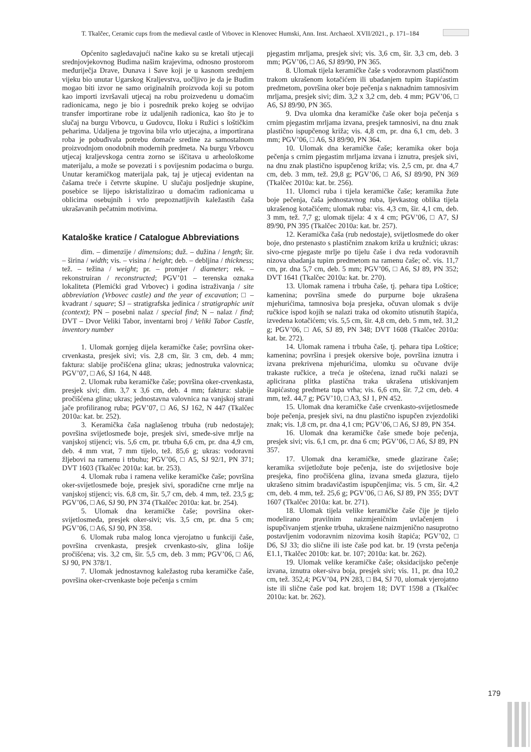T. Tkalčec, Ceramic cups from the medieval castle of Vrbovec in Klenovec Humski, Ann. Inst. Archaeol. XVII/2021., p. 171–184
Općenito sagledavajući načine kako su se kretali utjecaji srednjovjekovnog Budima našim krajevima, odnosno prostorom međuriječja Drave, Dunava i Save koji je u kasnom srednjem vijeku bio unutar Ugarskog Kraljevstva, uočljivo je da je Budim mogao biti izvor ne samo originalnih proizvoda koji su potom kao importi izvršavali utjecaj na robu proizvedenu u domaćim radionicama, nego je bio i posrednik preko kojeg se odvijao transfer importirane robe iz udaljenih radionica, kao što je to slučaj na burgu Vrbovcu, u Gudovcu, Iloku i Ružici s loštičkim peharima. Udaljena je trgovina bila vrlo utjecajna, a importirana roba je pobuđivala potrebu domaće sredine za samostalnom proizvodnjom onodobnih modernih predmeta. Na burgu Vrbovcu utjecaj kraljevskoga centra zorno se iščitava u arheološkome materijalu, a može se povezati i s povijesnim podacima o burgu. Unutar keramičkog materijala pak, taj je utjecaj evidentan na čašama treće i četvrte skupine. U slučaju posljednje skupine, posebice se lijepo iskristalizirao u domaćim radionicama u oblicima osebujnih i vrlo prepoznatljivih kaležastih čaša ukrašavanih pečatnim motivima.
Kataloške kratice / Catalogue Abbreviations
dim. – dimenzije / dimensions; duž. – dužina / length; šir. – širina / width; vis. – visina / height; deb. – debljina / thickness; tež. – težina / weight; pr. – promjer / diameter; rek. – rekonstruiran / reconstructed; PGV’01 – terenska oznaka lokaliteta (Plemićki grad Vrbovec) i godina istraživanja / site abbreviation (Vrbovec castle) and the year of excavation; □ – kvadrant / square; SJ – stratigrafska jedinica / stratigraphic unit (context); PN – posebni nalaz / special find; N – nalaz / find; DVT – Dvor Veliki Tabor, inventarni broj / Veliki Tabor Castle, inventory number
1. Ulomak gornjeg dijela keramičke čaše; površina oker-crvenkasta, presjek sivi; vis. 2,8 cm, šir. 3 cm, deb. 4 mm; faktura: slabije pročišćena glina; ukras; jednostruka valovnica; PGV’07, □ A6, SJ 164, N 448.
2. Ulomak ruba keramičke čaše; površina oker-crvenkasta, presjek sivi; dim. 3,7 x 3,6 cm, deb. 4 mm; faktura: slabije pročišćena glina; ukras; jednostavna valovnica na vanjskoj strani jače profiliranog ruba; PGV’07, □ A6, SJ 162, N 447 (Tkalčec 2010a: kat. br. 252).
3. Keramička čaša naglašenog trbuha (rub nedostaje); površina svijetlosmeđe boje, presjek sivi, smeđe-sive mrlje na vanjskoj stijenci; vis. 5,6 cm, pr. trbuha 6,6 cm, pr. dna 4,9 cm, deb. 4 mm vrat, 7 mm tijelo, tež. 85,6 g; ukras: vodoravni žljebovi na ramenu i trbuhu; PGV’06, □ A5, SJ 92/1, PN 371; DVT 1603 (Tkalčec 2010a: kat. br. 253).
4. Ulomak ruba i ramena velike keramičke čaše; površina oker-svijetlosmeđe boje, presjek sivi, sporadične crne mrlje na vanjskoj stijenci; vis. 6,8 cm, šir. 5,7 cm, deb. 4 mm, tež. 23,5 g; PGV’06, □ A6, SJ 90, PN 374 (Tkalčec 2010a: kat. br. 254).
5. Ulomak dna keramičke čaše; površina oker-svijetlosmeđa, presjek oker-sivi; vis. 3,5 cm, pr. dna 5 cm; PGV’06, □ A6, SJ 90, PN 358.
6. Ulomak ruba malog lonca vjerojatno u funkciji čaše, površina crvenkasta, presjek crvenkasto-siv, glina lošije pročišćena; vis. 3,2 cm, šir. 5,5 cm, deb. 3 mm; PGV’06, □ A6, SJ 90, PN 378/1.
7. Ulomak jednostavnog kaležastog ruba keramičke čaše, površina oker-crvenkaste boje pečenja s crnim
pjegastim mrljama, presjek sivi; vis. 3,6 cm, šir. 3,3 cm, deb. 3 mm; PGV’06, □ A6, SJ 89/90, PN 365.
8. Ulomak tijela keramičke čaše s vodoravnom plastičnom trakom ukrašenom kotačićem ili ubadanjem tupim štapićastim predmetom, površina oker boje pečenja s naknadnim tamnosivim mrljama, presjek sivi; dim. 3,2 x 3,2 cm, deb. 4 mm; PGV’06, □ A6, SJ 89/90, PN 365.
9. Dva ulomka dna keramičke čaše oker boja pečenja s crnim pjegastim mrljama izvana, presjek tamnosivi, na dnu znak plastično ispupčenog križa; vis. 4,8 cm, pr. dna 6,1 cm, deb. 3 mm; PGV’06, □ A6, SJ 89/90, PN 364.
10. Ulomak dna keramičke čaše; keramika oker boja pečenja s crnim pjegastim mrljama izvana i iznutra, presjek sivi, na dnu znak plastično ispupčenog križa; vis. 2,5 cm, pr. dna 4,7 cm, deb. 3 mm, tež. 29,8 g; PGV’06, □ A6, SJ 89/90, PN 369 (Tkalčec 2010a: kat. br. 256).
11. Ulomci ruba i tijela keramičke čaše; keramika žute boje pečenja, čaša jednostavnog ruba, ljevkastog oblika tijela ukrašenog kotačićem; ulomak ruba: vis. 4,3 cm, šir. 4,1 cm, deb. 3 mm, tež. 7,7 g; ulomak tijela: 4 x 4 cm; PGV’06, □ A7, SJ 89/90, PN 395 (Tkalčec 2010a: kat. br. 257).
12. Keramička čaša (rub nedostaje), svijetlosmeđe do oker boje, dno prstenasto s plastičnim znakom križa u kružnici; ukras: sivo-crne pjegaste mrlje po tijelu čaše i dva reda vodoravnih nizova ubadanja tupim predmetom na ramenu čaše; oč. vis. 11,7 cm, pr. dna 5,7 cm, deb. 5 mm; PGV’06, □ A6, SJ 89, PN 352; DVT 1641 (Tkalčec 2010a: kat. br. 270).
13. Ulomak ramena i trbuha čaše, tj. pehara tipa Loštice; kamenina; površina smeđe do purpurne boje ukrašena mjehurićima, tamnosiva boja presjeka, očuvan ulomak s dvije ručkice ispod kojih se nalazi traka od okomito utisnutih štapića, izvedena kotačićem; vis. 5,5 cm, šir. 4,8 cm, deb. 5 mm, tež. 31,2 g; PGV’06, □ A6, SJ 89, PN 348; DVT 1608 (Tkalčec 2010a: kat. br. 272).
14. Ulomak ramena i trbuha čaše, tj. pehara tipa Loštice; kamenina; površina i presjek okersive boje, površina iznutra i izvana prekrivena mjehurićima, ulomku su očuvane dvije trakaste ručkice, a treća je oštećena, iznad ručki nalazi se aplicirana plitka plastična traka ukrašena utiskivanjem štapićastog predmeta tupa vrha; vis. 6,6 cm, šir. 7,2 cm, deb. 4 mm, tež. 44,7 g; PGV’10, □ A3, SJ 1, PN 452.
15. Ulomak dna keramičke čaše crvenkasto-svijetlosmeđe boje pečenja, presjek sivi, na dnu plastično ispupčen zvjezdoliki znak; vis. 1,8 cm, pr. dna 4,1 cm; PGV’06, □ A6, SJ 89, PN 354.
16. Ulomak dna keramičke čaše smeđe boje pečenja, presjek sivi; vis. 6,1 cm, pr. dna 6 cm; PGV’06, □ A6, SJ 89, PN 357.
17. Ulomak dna keramičke, smeđe glazirane čaše; keramika svijetložute boje pečenja, iste do svijetlosive boje presjeka, fino pročišćena glina, izvana smeđa glazura, tijelo ukrašeno sitnim bradavičastim ispupčenjima; vis. 5 cm, šir. 4,2 cm, deb. 4 mm, tež. 25,6 g; PGV’06, □ A6, SJ 89, PN 355; DVT 1607 (Tkalčec 2010a: kat. br. 271).
18. Ulomak tijela velike keramičke čaše čije je tijelo modelirano pravilnim naizmjeničnim uvlačenjem i ispupčivanjem stjenke trbuha, ukrašene naizmjenično nasuprotno postavljenim vodoravnim nizovima kosih štapića; PGV’02, □ D6, SJ 33; dio slične ili iste čaše pod kat. br. 19 (vrsta pečenja E1.1, Tkalčec 2010b: kat. br. 107; 2010a: kat. br. 262).
19. Ulomak velike keramičke čaše; oksidacijsko pečenje izvana, iznutra oker-siva boja, presjek sivi; vis. 11, pr. dna 10,2 cm, tež. 352,4; PGV’04, PN 283, □ B4, SJ 70, ulomak vjerojatno iste ili slične čaše pod kat. brojem 18; DVT 1598 a (Tkalčec 2010a: kat. br. 262).
179